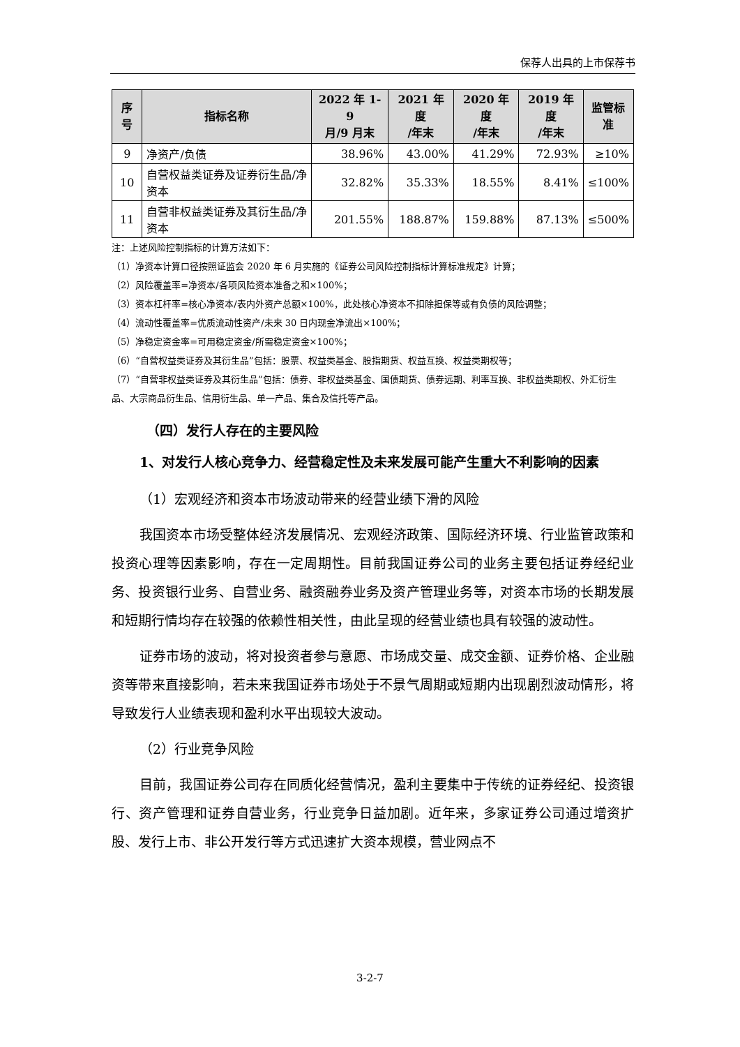保荐人出具的上市保荐书
| 序号 | 指标名称 | 2022 年 1-9 月/9 月末 | 2021 年度 /年末 | 2020 年度 /年末 | 2019 年度 /年末 | 监管标 准 |
| --- | --- | --- | --- | --- | --- | --- |
| 9 | 净资产/负债 | 38.96% | 43.00% | 41.29% | 72.93% | ≥10% |
| 10 | 自营权益类证券及证券衍生品/净资本 | 32.82% | 35.33% | 18.55% | 8.41% | ≤100% |
| 11 | 自营非权益类证券及其衍生品/净资本 | 201.55% | 188.87% | 159.88% | 87.13% | ≤500% |
注：上述风险控制指标的计算方法如下：
（1）净资本计算口径按照证监会 2020 年 6 月实施的《证券公司风险控制指标计算标准规定》计算；
（2）风险覆盖率=净资本/各项风险资本准备之和×100%；
（3）资本杠杆率=核心净资本/表内外资产总额×100%，此处核心净资本不扣除担保等或有负债的风险调整；
（4）流动性覆盖率=优质流动性资产/未来 30 日内现金净流出×100%；
（5）净稳定资金率=可用稳定资金/所需稳定资金×100%；
（6）“自营权益类证券及其衍生品”包括：股票、权益类基金、股指期货、权益互换、权益类期权等；
（7）“自营非权益类证券及其衍生品”包括：债券、非权益类基金、国债期货、债券远期、利率互换、非权益类期权、外汇衍生品、大宗商品衍生品、信用衍生品、单一产品、集合及信托等产品。
（四）发行人存在的主要风险
1、对发行人核心竞争力、经营稳定性及未来发展可能产生重大不利影响的因素
（1）宏观经济和资本市场波动带来的经营业绩下滑的风险
我国资本市场受整体经济发展情况、宏观经济政策、国际经济环境、行业监管政策和投资心理等因素影响，存在一定周期性。目前我国证券公司的业务主要包括证券经纪业务、投资银行业务、自营业务、融资融券业务及资产管理业务等，对资本市场的长期发展和短期行情均存在较强的依赖性相关性，由此呈现的经营业绩也具有较强的波动性。
证券市场的波动，将对投资者参与意愿、市场成交量、成交金额、证券价格、企业融资等带来直接影响，若未来我国证券市场处于不景气周期或短期内出现剧烈波动情形，将导致发行人业绩表现和盈利水平出现较大波动。
（2）行业竞争风险
目前，我国证券公司存在同质化经营情况，盈利主要集中于传统的证券经纪、投资银行、资产管理和证券自营业务，行业竞争日益加剧。近年来，多家证券公司通过增资扩股、发行上市、非公开发行等方式迅速扩大资本规模，营业网点不
3-2-7